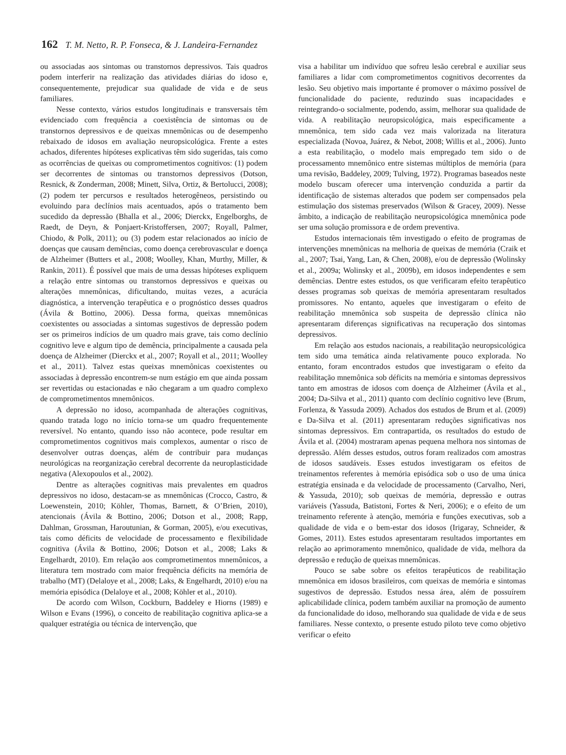162 T. M. Netto, R. P. Fonseca, & J. Landeira-Fernandez
ou associadas aos sintomas ou transtornos depressivos. Tais quadros podem interferir na realização das atividades diárias do idoso e, consequentemente, prejudicar sua qualidade de vida e de seus familiares.
Nesse contexto, vários estudos longitudinais e transversais têm evidenciado com frequência a coexistência de sintomas ou de transtornos depressivos e de queixas mnemônicas ou de desempenho rebaixado de idosos em avaliação neuropsicológica. Frente a estes achados, diferentes hipóteses explicativas têm sido sugeridas, tais como as ocorrências de queixas ou comprometimentos cognitivos: (1) podem ser decorrentes de sintomas ou transtornos depressivos (Dotson, Resnick, & Zonderman, 2008; Minett, Silva, Ortiz, & Bertolucci, 2008); (2) podem ter percursos e resultados heterogêneos, persistindo ou evoluindo para declínios mais acentuados, após o tratamento bem sucedido da depressão (Bhalla et al., 2006; Dierckx, Engelborghs, de Raedt, de Deyn, & Ponjaert-Kristoffersen, 2007; Royall, Palmer, Chiodo, & Polk, 2011); ou (3) podem estar relacionados ao início de doenças que causam demências, como doença cerebrovascular e doença de Alzheimer (Butters et al., 2008; Woolley, Khan, Murthy, Miller, & Rankin, 2011). É possível que mais de uma dessas hipóteses expliquem a relação entre sintomas ou transtornos depressivos e queixas ou alterações mnemônicas, dificultando, muitas vezes, a acurácia diagnóstica, a intervenção terapêutica e o prognóstico desses quadros (Ávila & Bottino, 2006). Dessa forma, queixas mnemônicas coexistentes ou associadas a sintomas sugestivos de depressão podem ser os primeiros indícios de um quadro mais grave, tais como declínio cognitivo leve e algum tipo de demência, principalmente a causada pela doença de Alzheimer (Dierckx et al., 2007; Royall et al., 2011; Woolley et al., 2011). Talvez estas queixas mnemônicas coexistentes ou associadas à depressão encontrem-se num estágio em que ainda possam ser revertidas ou estacionadas e não chegaram a um quadro complexo de comprometimentos mnemônicos.
A depressão no idoso, acompanhada de alterações cognitivas, quando tratada logo no início torna-se um quadro frequentemente reversível. No entanto, quando isso não acontece, pode resultar em comprometimentos cognitivos mais complexos, aumentar o risco de desenvolver outras doenças, além de contribuir para mudanças neurológicas na reorganização cerebral decorrente da neuroplasticidade negativa (Alexopoulos et al., 2002).
Dentre as alterações cognitivas mais prevalentes em quadros depressivos no idoso, destacam-se as mnemônicas (Crocco, Castro, & Loewenstein, 2010; Köhler, Thomas, Barnett, & O’Brien, 2010), atencionais (Ávila & Bottino, 2006; Dotson et al., 2008; Rapp, Dahlman, Grossman, Haroutunian, & Gorman, 2005), e/ou executivas, tais como déficits de velocidade de processamento e flexibilidade cognitiva (Ávila & Bottino, 2006; Dotson et al., 2008; Laks & Engelhardt, 2010). Em relação aos comprometimentos mnemônicos, a literatura tem mostrado com maior frequência déficits na memória de trabalho (MT) (Delaloye et al., 2008; Laks, & Engelhardt, 2010) e/ou na memória episódica (Delaloye et al., 2008; Köhler et al., 2010).
De acordo com Wilson, Cockburn, Baddeley e Hiorns (1989) e Wilson e Evans (1996), o conceito de reabilitação cognitiva aplica-se a qualquer estratégia ou técnica de intervenção, que
visa a habilitar um indivíduo que sofreu lesão cerebral e auxiliar seus familiares a lidar com comprometimentos cognitivos decorrentes da lesão. Seu objetivo mais importante é promover o máximo possível de funcionalidade do paciente, reduzindo suas incapacidades e reintegrando-o socialmente, podendo, assim, melhorar sua qualidade de vida. A reabilitação neuropsicológica, mais especificamente a mnemônica, tem sido cada vez mais valorizada na literatura especializada (Novoa, Juárez, & Nebot, 2008; Willis et al., 2006). Junto a esta reabilitação, o modelo mais empregado tem sido o de processamento mnemônico entre sistemas múltiplos de memória (para uma revisão, Baddeley, 2009; Tulving, 1972). Programas baseados neste modelo buscam oferecer uma intervenção conduzida a partir da identificação de sistemas alterados que podem ser compensados pela estimulação dos sistemas preservados (Wilson & Gracey, 2009). Nesse âmbito, a indicação de reabilitação neuropsicológica mnemônica pode ser uma solução promissora e de ordem preventiva.
Estudos internacionais têm investigado o efeito de programas de intervenções mnemônicas na melhoria de queixas de memória (Craik et al., 2007; Tsai, Yang, Lan, & Chen, 2008), e/ou de depressão (Wolinsky et al., 2009a; Wolinsky et al., 2009b), em idosos independentes e sem demências. Dentre estes estudos, os que verificaram efeito terapêutico desses programas sob queixas de memória apresentaram resultados promissores. No entanto, aqueles que investigaram o efeito de reabilitação mnemônica sob suspeita de depressão clínica não apresentaram diferenças significativas na recuperação dos sintomas depressivos.
Em relação aos estudos nacionais, a reabilitação neuropsicológica tem sido uma temática ainda relativamente pouco explorada. No entanto, foram encontrados estudos que investigaram o efeito da reabilitação mnemônica sob déficits na memória e sintomas depressivos tanto em amostras de idosos com doença de Alzheimer (Ávila et al., 2004; Da-Silva et al., 2011) quanto com declínio cognitivo leve (Brum, Forlenza, & Yassuda 2009). Achados dos estudos de Brum et al. (2009) e Da-Silva et al. (2011) apresentaram reduções significativas nos sintomas depressivos. Em contrapartida, os resultados do estudo de Ávila et al. (2004) mostraram apenas pequena melhora nos sintomas de depressão. Além desses estudos, outros foram realizados com amostras de idosos saudáveis. Esses estudos investigaram os efeitos de treinamentos referentes à memória episódica sob o uso de uma única estratégia ensinada e da velocidade de processamento (Carvalho, Neri, & Yassuda, 2010); sob queixas de memória, depressão e outras variáveis (Yassuda, Batistoni, Fortes & Neri, 2006); e o efeito de um treinamento referente à atenção, memória e funções executivas, sob a qualidade de vida e o bem-estar dos idosos (Irigaray, Schneider, & Gomes, 2011). Estes estudos apresentaram resultados importantes em relação ao aprimoramento mnemônico, qualidade de vida, melhora da depressão e redução de queixas mnemônicas.
Pouco se sabe sobre os efeitos terapêuticos de reabilitação mnemônica em idosos brasileiros, com queixas de memória e sintomas sugestivos de depressão. Estudos nessa área, além de possuírem aplicabilidade clínica, podem também auxiliar na promoção de aumento da funcionalidade do idoso, melhorando sua qualidade de vida e de seus familiares. Nesse contexto, o presente estudo piloto teve como objetivo verificar o efeito